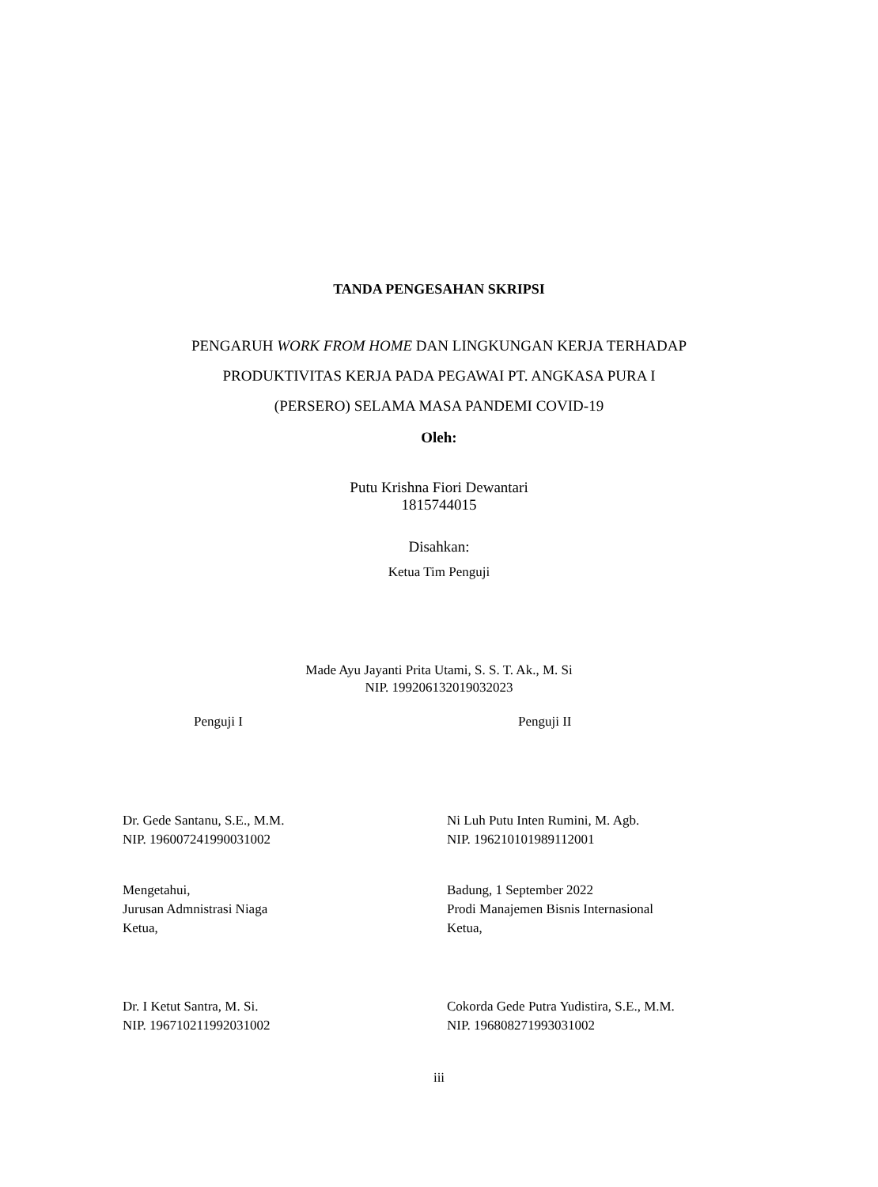TANDA PENGESAHAN SKRIPSI
PENGARUH WORK FROM HOME DAN LINGKUNGAN KERJA TERHADAP
PRODUKTIVITAS KERJA PADA PEGAWAI PT. ANGKASA PURA I
(PERSERO) SELAMA MASA PANDEMI COVID-19
Oleh:
Putu Krishna Fiori Dewantari
1815744015
Disahkan:
Ketua Tim Penguji
Made Ayu Jayanti Prita Utami, S. S. T. Ak., M. Si
NIP. 199206132019032023
Penguji I Penguji II
Dr. Gede Santanu, S.E., M.M.
NIP. 196007241990031002
Ni Luh Putu Inten Rumini, M. Agb.
NIP. 196210101989112001
Mengetahui,
Jurusan Admnistrasi Niaga
Ketua,
Badung, 1 September 2022
Prodi Manajemen Bisnis Internasional
Ketua,
Dr. I Ketut Santra, M. Si.
NIP. 196710211992031002
Cokorda Gede Putra Yudistira, S.E., M.M.
NIP. 196808271993031002
iii